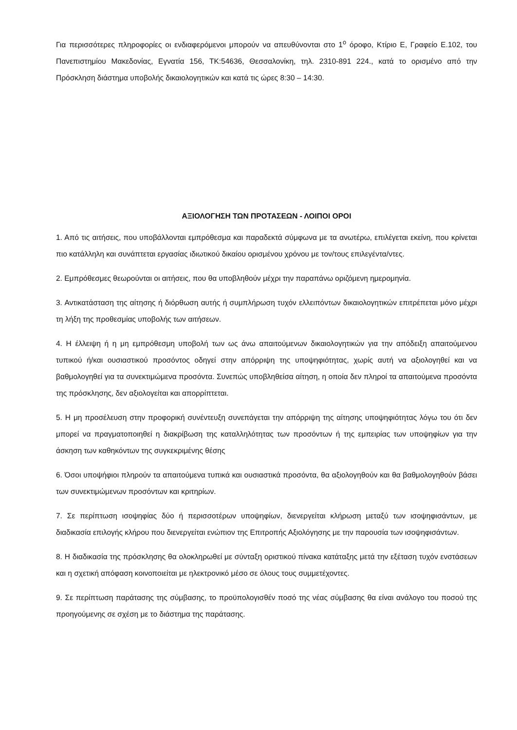Για περισσότερες πληροφορίες οι ενδιαφερόμενοι μπορούν να απευθύνονται στο 1<sup>ο</sup> όροφο, Κτίριο Ε, Γραφείο Ε.102, του Πανεπιστημίου Μακεδονίας, Εγνατία 156, ΤΚ:54636, Θεσσαλονίκη, τηλ. 2310-891 224., κατά το ορισμένο από την Πρόσκληση διάστημα υποβολής δικαιολογητικών και κατά τις ώρες 8:30 – 14:30.
ΑΞΙΟΛΟΓΗΣΗ ΤΩΝ ΠΡΟΤΑΣΕΩΝ - ΛΟΙΠΟΙ ΟΡΟΙ
1. Από τις αιτήσεις, που υποβάλλονται εμπρόθεσμα και παραδεκτά σύμφωνα με τα ανωτέρω, επιλέγεται εκείνη, που κρίνεται πιο κατάλληλη και συνάπτεται εργασίας ιδιωτικού δικαίου ορισμένου χρόνου με τον/τους επιλεγέντα/ντες.
2. Εμπρόθεσμες θεωρούνται οι αιτήσεις, που θα υποβληθούν μέχρι την παραπάνω οριζόμενη ημερομηνία.
3. Αντικατάσταση της αίτησης ή διόρθωση αυτής ή συμπλήρωση τυχόν ελλειπόντων δικαιολογητικών επιτρέπεται μόνο μέχρι τη λήξη της προθεσμίας υποβολής των αιτήσεων.
4. Η έλλειψη ή η μη εμπρόθεσμη υποβολή των ως άνω απαιτούμενων δικαιολογητικών για την απόδειξη απαιτούμενου τυπικού ή/και ουσιαστικού προσόντος οδηγεί στην απόρριψη της υποψηφιότητας, χωρίς αυτή να αξιολογηθεί και να βαθμολογηθεί για τα συνεκτιμώμενα προσόντα. Συνεπώς υποβληθείσα αίτηση, η οποία δεν πληροί τα απαιτούμενα προσόντα της πρόσκλησης, δεν αξιολογείται και απορρίπτεται.
5. Η μη προσέλευση στην προφορική συνέντευξη συνεπάγεται την απόρριψη της αίτησης υποψηφιότητας λόγω του ότι δεν μπορεί να πραγματοποιηθεί η διακρίβωση της καταλληλότητας των προσόντων ή της εμπειρίας των υποψηφίων για την άσκηση των καθηκόντων της συγκεκριμένης θέσης
6. Όσοι υποψήφιοι πληρούν τα απαιτούμενα τυπικά και ουσιαστικά προσόντα, θα αξιολογηθούν και θα βαθμολογηθούν βάσει των συνεκτιμώμενων προσόντων και κριτηρίων.
7. Σε περίπτωση ισοψηφίας δύο ή περισσοτέρων υποψηφίων, διενεργείται κλήρωση μεταξύ των ισοψηφισάντων, με διαδικασία επιλογής κλήρου που διενεργείται ενώπιον της Επιτροπής Αξιολόγησης με την παρουσία των ισοψηφισάντων.
8. Η διαδικασία της πρόσκλησης θα ολοκληρωθεί με σύνταξη οριστικού πίνακα κατάταξης μετά την εξέταση τυχόν ενστάσεων και η σχετική απόφαση κοινοποιείται με ηλεκτρονικό μέσο σε όλους τους συμμετέχοντες.
9. Σε περίπτωση παράτασης της σύμβασης, το προϋπολογισθέν ποσό της νέας σύμβασης θα είναι ανάλογο του ποσού της προηγούμενης σε σχέση με το διάστημα της παράτασης.